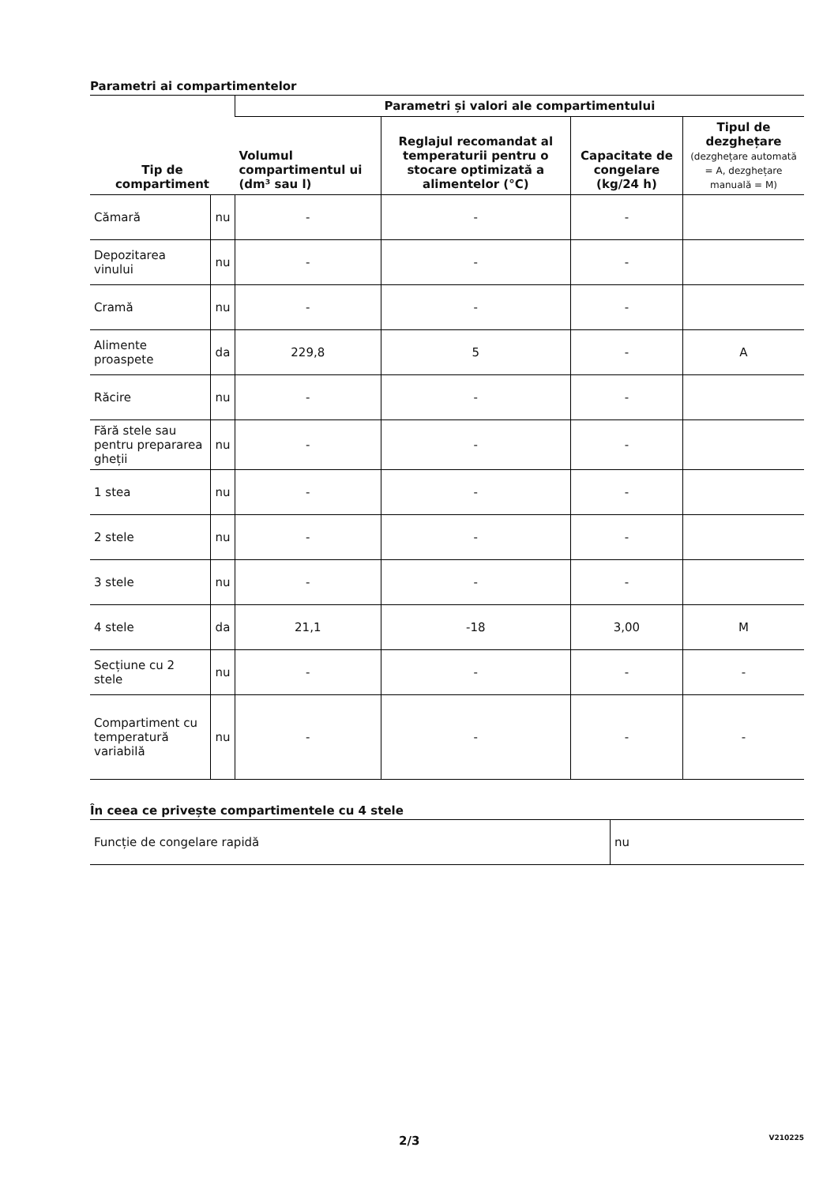Parametri ai compartimentelor
| Tip de compartiment | | Parametri și valori ale compartimentului | | | |
| --- | --- | --- | --- | --- | --- |
| | | Volumul compartimentul ui (dm³ sau l) | Reglajul recomandat al temperaturii pentru o stocare optimizată a alimentelor (°C) | Capacitate de congelare (kg/24 h) | Tipul de dezghețare (dezghețare automată = A, dezghețare manuală = M) |
| Cămară | nu | - | - | - | |
| Depozitarea vinului | nu | - | - | - | |
| Cramă | nu | - | - | - | |
| Alimente proaspete | da | 229,8 | 5 | - | A |
| Răcire | nu | - | - | - | |
| Fără stele sau pentru prepararea gheții | nu | - | - | - | |
| 1 stea | nu | - | - | - | |
| 2 stele | nu | - | - | - | |
| 3 stele | nu | - | - | - | |
| 4 stele | da | 21,1 | -18 | 3,00 | M |
| Secțiune cu 2 stele | nu | - | - | - | - |
| Compartiment cu temperatură variabilă | nu | - | - | - | - |
În ceea ce privește compartimentele cu 4 stele
| Funcție de congelare rapidă | nu |
2/3 V210225